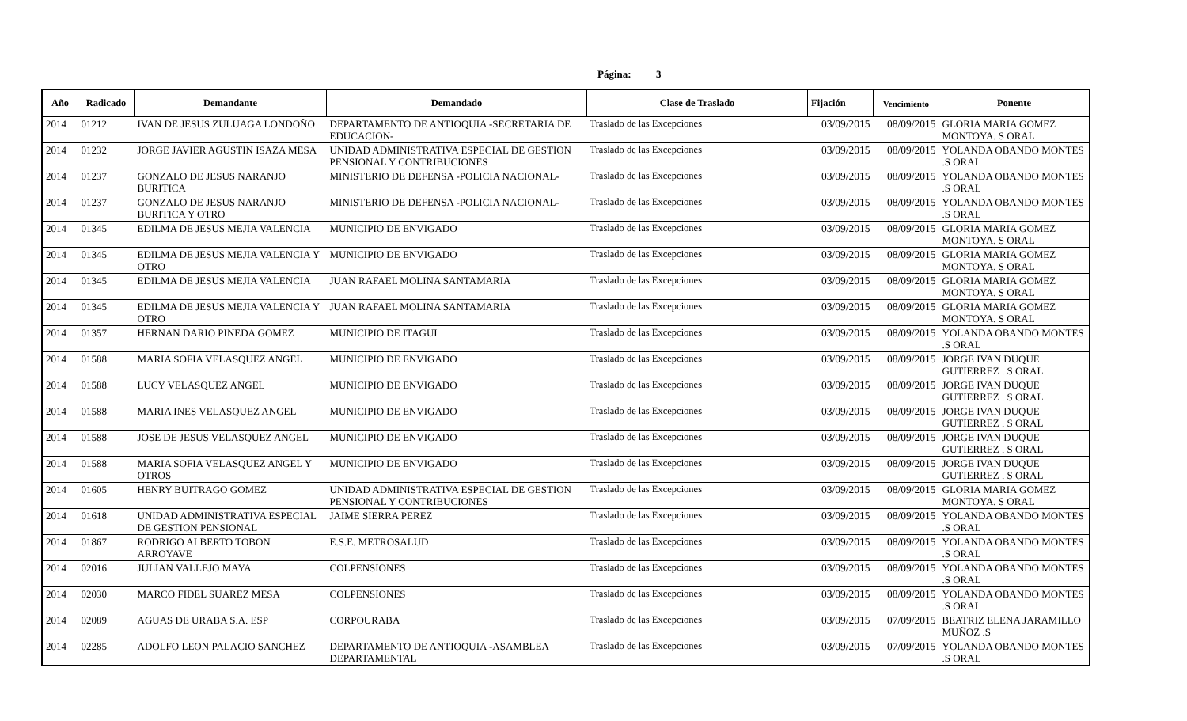Página: 3
| Año | Radicado | Demandante | Demandado | Clase de Traslado | Fijación | Vencimiento | Ponente |
| --- | --- | --- | --- | --- | --- | --- | --- |
| 2014 | 01212 | IVAN DE JESUS ZULUAGA LONDOÑO | DEPARTAMENTO DE ANTIOQUIA -SECRETARIA DE EDUCACION- | Traslado de las Excepciones | 03/09/2015 | 08/09/2015 | GLORIA MARIA GOMEZ MONTOYA. S ORAL |
| 2014 | 01232 | JORGE JAVIER AGUSTIN ISAZA MESA | UNIDAD ADMINISTRATIVA ESPECIAL DE GESTION PENSIONAL Y CONTRIBUCIONES | Traslado de las Excepciones | 03/09/2015 | 08/09/2015 | YOLANDA OBANDO MONTES .S ORAL |
| 2014 | 01237 | GONZALO DE JESUS NARANJO BURITICA | MINISTERIO DE DEFENSA -POLICIA NACIONAL- | Traslado de las Excepciones | 03/09/2015 | 08/09/2015 | YOLANDA OBANDO MONTES .S ORAL |
| 2014 | 01237 | GONZALO DE JESUS NARANJO BURITICA Y OTRO | MINISTERIO DE DEFENSA -POLICIA NACIONAL- | Traslado de las Excepciones | 03/09/2015 | 08/09/2015 | YOLANDA OBANDO MONTES .S ORAL |
| 2014 | 01345 | EDILMA DE JESUS MEJIA VALENCIA | MUNICIPIO DE ENVIGADO | Traslado de las Excepciones | 03/09/2015 | 08/09/2015 | GLORIA MARIA GOMEZ MONTOYA. S ORAL |
| 2014 | 01345 | EDILMA DE JESUS MEJIA VALENCIA Y OTRO | MUNICIPIO DE ENVIGADO | Traslado de las Excepciones | 03/09/2015 | 08/09/2015 | GLORIA MARIA GOMEZ MONTOYA. S ORAL |
| 2014 | 01345 | EDILMA DE JESUS MEJIA VALENCIA | JUAN RAFAEL MOLINA SANTAMARIA | Traslado de las Excepciones | 03/09/2015 | 08/09/2015 | GLORIA MARIA GOMEZ MONTOYA. S ORAL |
| 2014 | 01345 | EDILMA DE JESUS MEJIA VALENCIA Y OTRO | JUAN RAFAEL MOLINA SANTAMARIA | Traslado de las Excepciones | 03/09/2015 | 08/09/2015 | GLORIA MARIA GOMEZ MONTOYA. S ORAL |
| 2014 | 01357 | HERNAN DARIO PINEDA GOMEZ | MUNICIPIO DE ITAGUI | Traslado de las Excepciones | 03/09/2015 | 08/09/2015 | YOLANDA OBANDO MONTES .S ORAL |
| 2014 | 01588 | MARIA SOFIA VELASQUEZ ANGEL | MUNICIPIO DE ENVIGADO | Traslado de las Excepciones | 03/09/2015 | 08/09/2015 | JORGE IVAN DUQUE GUTIERREZ . S ORAL |
| 2014 | 01588 | LUCY VELASQUEZ ANGEL | MUNICIPIO DE ENVIGADO | Traslado de las Excepciones | 03/09/2015 | 08/09/2015 | JORGE IVAN DUQUE GUTIERREZ . S ORAL |
| 2014 | 01588 | MARIA INES VELASQUEZ ANGEL | MUNICIPIO DE ENVIGADO | Traslado de las Excepciones | 03/09/2015 | 08/09/2015 | JORGE IVAN DUQUE GUTIERREZ . S ORAL |
| 2014 | 01588 | JOSE DE JESUS VELASQUEZ ANGEL | MUNICIPIO DE ENVIGADO | Traslado de las Excepciones | 03/09/2015 | 08/09/2015 | JORGE IVAN DUQUE GUTIERREZ . S ORAL |
| 2014 | 01588 | MARIA SOFIA VELASQUEZ ANGEL Y OTROS | MUNICIPIO DE ENVIGADO | Traslado de las Excepciones | 03/09/2015 | 08/09/2015 | JORGE IVAN DUQUE GUTIERREZ . S ORAL |
| 2014 | 01605 | HENRY BUITRAGO GOMEZ | UNIDAD ADMINISTRATIVA ESPECIAL DE GESTION PENSIONAL Y CONTRIBUCIONES | Traslado de las Excepciones | 03/09/2015 | 08/09/2015 | GLORIA MARIA GOMEZ MONTOYA. S ORAL |
| 2014 | 01618 | UNIDAD ADMINISTRATIVA ESPECIAL DE GESTION PENSIONAL | JAIME SIERRA PEREZ | Traslado de las Excepciones | 03/09/2015 | 08/09/2015 | YOLANDA OBANDO MONTES .S ORAL |
| 2014 | 01867 | RODRIGO ALBERTO TOBON ARROYAVE | E.S.E. METROSALUD | Traslado de las Excepciones | 03/09/2015 | 08/09/2015 | YOLANDA OBANDO MONTES .S ORAL |
| 2014 | 02016 | JULIAN VALLEJO MAYA | COLPENSIONES | Traslado de las Excepciones | 03/09/2015 | 08/09/2015 | YOLANDA OBANDO MONTES .S ORAL |
| 2014 | 02030 | MARCO FIDEL SUAREZ MESA | COLPENSIONES | Traslado de las Excepciones | 03/09/2015 | 08/09/2015 | YOLANDA OBANDO MONTES .S ORAL |
| 2014 | 02089 | AGUAS DE URABA S.A. ESP | CORPOURABA | Traslado de las Excepciones | 03/09/2015 | 07/09/2015 | BEATRIZ ELENA JARAMILLO MUÑOZ .S |
| 2014 | 02285 | ADOLFO LEON PALACIO SANCHEZ | DEPARTAMENTO DE ANTIOQUIA -ASAMBLEA DEPARTAMENTAL | Traslado de las Excepciones | 03/09/2015 | 07/09/2015 | YOLANDA OBANDO MONTES .S ORAL |